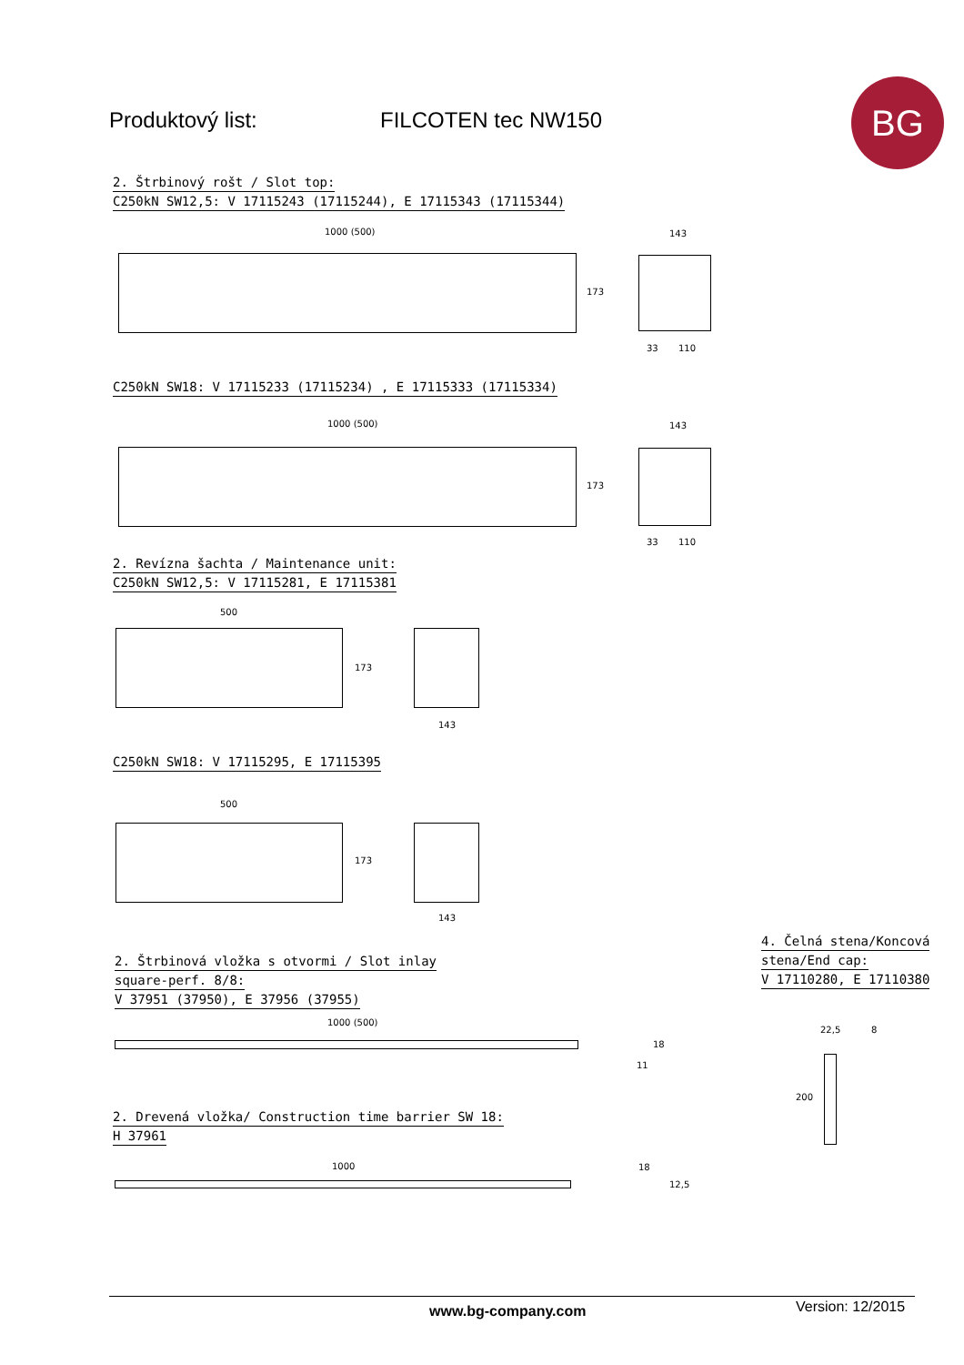Produktový list: FILCOTEN tec NW150
BG
2. Štrbinový rošt / Slot top:
C250kN SW12,5: V 17115243 (17115244), E 17115343 (17115344)
1000 (500) 143
33 110
173
C250kN SW18: V 17115233 (17115234) , E 17115333 (17115334)
1000 (500) 143
33 110
173
2. Revízna šachta / Maintenance unit:
C250kN SW12,5: V 17115281, E 17115381
500
143
173
C250kN SW18: V 17115295, E 17115395
500
143
173
4. Čelná stena/Koncová
stena/End cap:
V 17110280, E 17110380
22,5 8
200
2. Štrbinová vložka s otvormi / Slot inlay
square-perf. 8/8:
V 37951 (37950), E 37956 (37955)
1000 (500)
18
11
2. Drevená vložka/ Construction time barrier SW 18:
H 37961
1000 18
12,5
www.bg-company.com Version: 12/2015